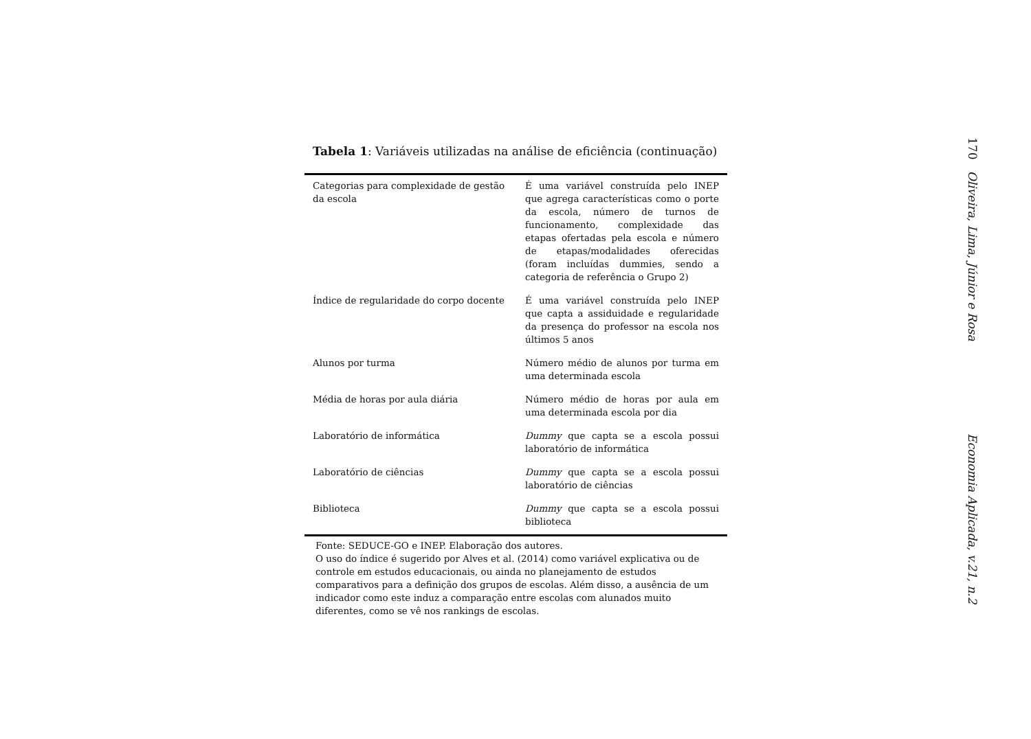Tabela 1: Variáveis utilizadas na análise de eficiência (continuação)
| Categorias para complexidade de gestão da escola | É uma variável construída pelo INEP que agrega características como o porte da escola, número de turnos de funcionamento, complexidade das etapas ofertadas pela escola e número de etapas/modalidades oferecidas (foram incluídas dummies, sendo a categoria de referência o Grupo 2) |
| Índice de regularidade do corpo docente | É uma variável construída pelo INEP que capta a assiduidade e regularidade da presença do professor na escola nos últimos 5 anos |
| Alunos por turma | Número médio de alunos por turma em uma determinada escola |
| Média de horas por aula diária | Número médio de horas por aula em uma determinada escola por dia |
| Laboratório de informática | Dummy que capta se a escola possui laboratório de informática |
| Laboratório de ciências | Dummy que capta se a escola possui laboratório de ciências |
| Biblioteca | Dummy que capta se a escola possui biblioteca |
Fonte: SEDUCE-GO e INEP. Elaboração dos autores.
O uso do índice é sugerido por Alves et al. (2014) como variável explicativa ou de controle em estudos educacionais, ou ainda no planejamento de estudos comparativos para a definição dos grupos de escolas. Além disso, a ausência de um indicador como este induz a comparação entre escolas com alunados muito diferentes, como se vê nos rankings de escolas.
170 Oliveira, Lima, Júnior e Rosa Economia Aplicada, v.21, n.2